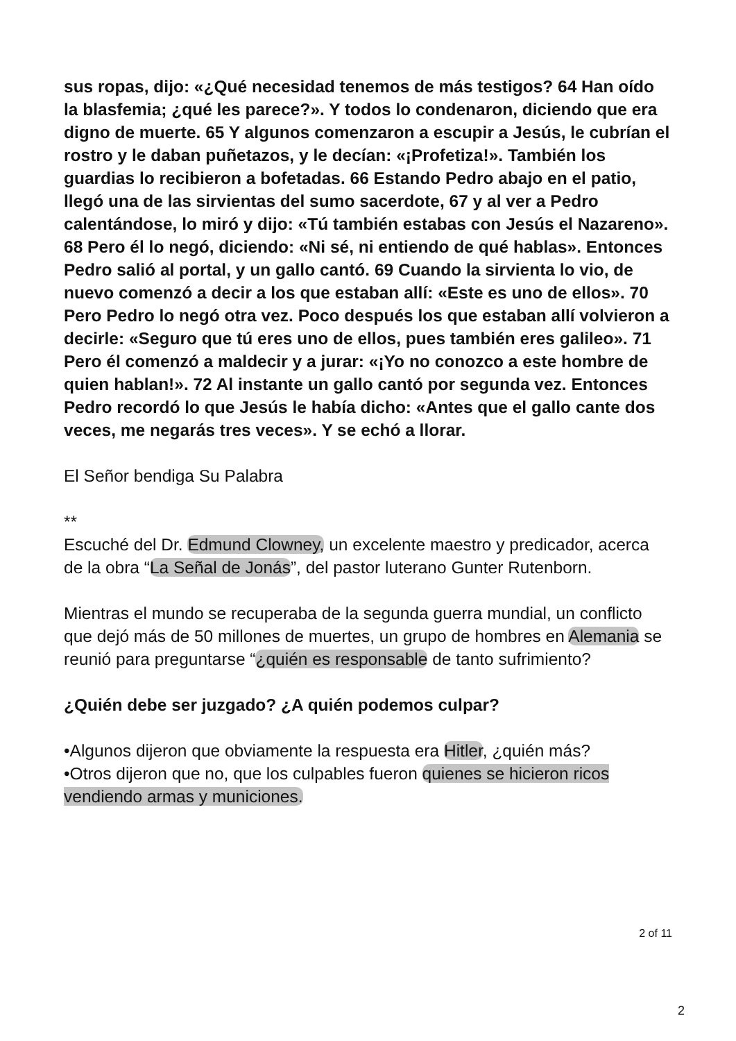sus ropas, dijo: «¿Qué necesidad tenemos de más testigos? 64 Han oído la blasfemia; ¿qué les parece?». Y todos lo condenaron, diciendo que era digno de muerte. 65 Y algunos comenzaron a escupir a Jesús, le cubrían el rostro y le daban puñetazos, y le decían: «¡Profetiza!». También los guardias lo recibieron a bofetadas. 66 Estando Pedro abajo en el patio, llegó una de las sirvientas del sumo sacerdote, 67 y al ver a Pedro calentándose, lo miró y dijo: «Tú también estabas con Jesús el Nazareno». 68 Pero él lo negó, diciendo: «Ni sé, ni entiendo de qué hablas». Entonces Pedro salió al portal, y un gallo cantó. 69 Cuando la sirvienta lo vio, de nuevo comenzó a decir a los que estaban allí: «Este es uno de ellos». 70 Pero Pedro lo negó otra vez. Poco después los que estaban allí volvieron a decirle: «Seguro que tú eres uno de ellos, pues también eres galileo». 71 Pero él comenzó a maldecir y a jurar: «¡Yo no conozco a este hombre de quien hablan!». 72 Al instante un gallo cantó por segunda vez. Entonces Pedro recordó lo que Jesús le había dicho: «Antes que el gallo cante dos veces, me negarás tres veces». Y se echó a llorar.
El Señor bendiga Su Palabra
**
Escuché del Dr. Edmund Clowney, un excelente maestro y predicador, acerca de la obra “La Señal de Jonás”, del pastor luterano Gunter Rutenborn.
Mientras el mundo se recuperaba de la segunda guerra mundial, un conflicto que dejó más de 50 millones de muertes, un grupo de hombres en Alemania se reunió para preguntarse “¿quién es responsable de tanto sufrimiento?
¿Quién debe ser juzgado? ¿A quién podemos culpar?
•Algunos dijeron que obviamente la respuesta era Hitler, ¿quién más?
•Otros dijeron que no, que los culpables fueron quienes se hicieron ricos vendiendo armas y municiones.
2 of 11
2